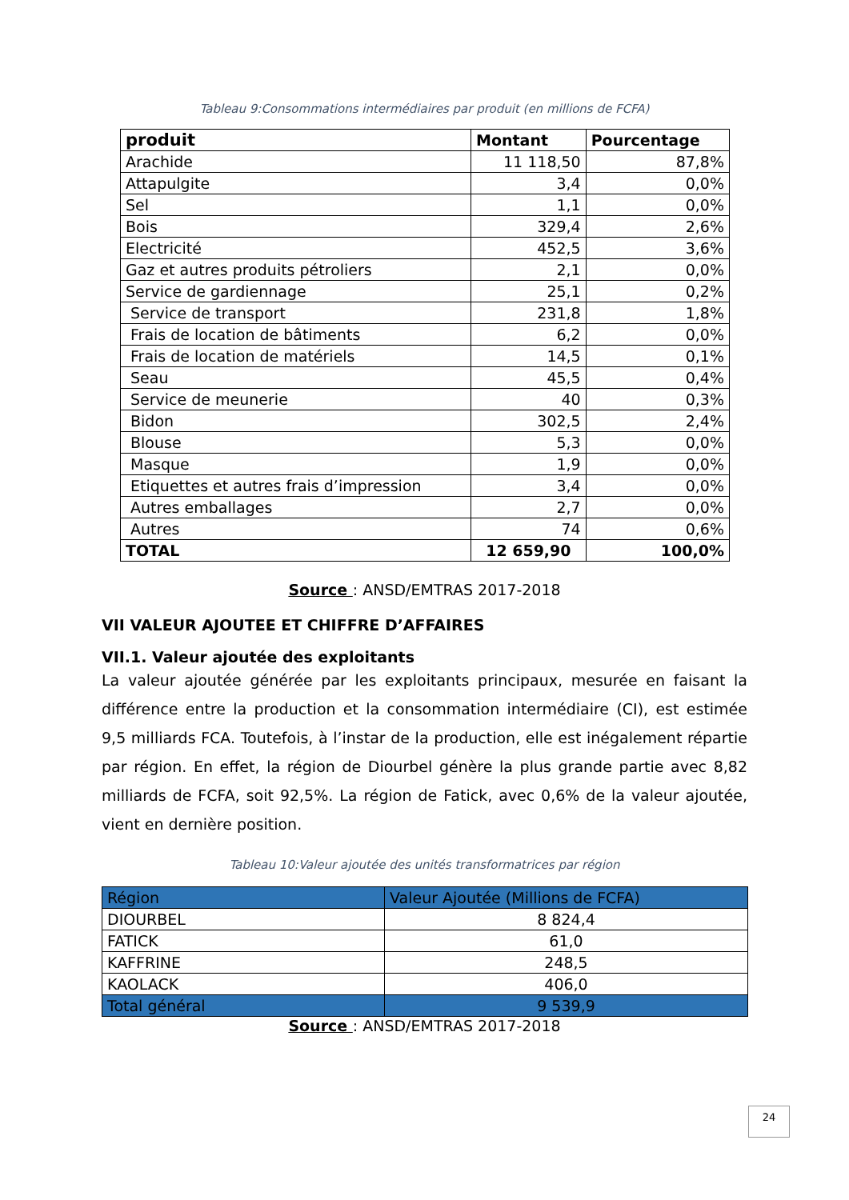Tableau 9:Consommations intermédiaires par produit (en millions de FCFA)
| produit | Montant | Pourcentage |
| --- | --- | --- |
| Arachide | 11 118,50 | 87,8% |
| Attapulgite | 3,4 | 0,0% |
| Sel | 1,1 | 0,0% |
| Bois | 329,4 | 2,6% |
| Electricité | 452,5 | 3,6% |
| Gaz et autres produits pétroliers | 2,1 | 0,0% |
| Service de gardiennage | 25,1 | 0,2% |
| Service de transport | 231,8 | 1,8% |
| Frais de location de bâtiments | 6,2 | 0,0% |
| Frais de location de matériels | 14,5 | 0,1% |
| Seau | 45,5 | 0,4% |
| Service de meunerie | 40 | 0,3% |
| Bidon | 302,5 | 2,4% |
| Blouse | 5,3 | 0,0% |
| Masque | 1,9 | 0,0% |
| Etiquettes et autres frais d’impression | 3,4 | 0,0% |
| Autres emballages | 2,7 | 0,0% |
| Autres | 74 | 0,6% |
| TOTAL | 12 659,90 | 100,0% |
Source : ANSD/EMTRAS 2017-2018
VII VALEUR AJOUTEE ET CHIFFRE D’AFFAIRES
VII.1. Valeur ajoutée des exploitants
La valeur ajoutée générée par les exploitants principaux, mesurée en faisant la différence entre la production et la consommation intermédiaire (CI), est estimée 9,5 milliards FCA. Toutefois, à l’instar de la production, elle est inégalement répartie par région. En effet, la région de Diourbel génère la plus grande partie avec 8,82 milliards de FCFA, soit 92,5%. La région de Fatick, avec 0,6% de la valeur ajoutée, vient en dernière position.
Tableau 10:Valeur ajoutée des unités transformatrices par région
| Région | Valeur Ajoutée (Millions de FCFA) |
| DIOURBEL | 8 824,4 |
| FATICK | 61,0 |
| KAFFRINE | 248,5 |
| KAOLACK | 406,0 |
| Total général | 9 539,9 |
Source : ANSD/EMTRAS 2017-2018
24